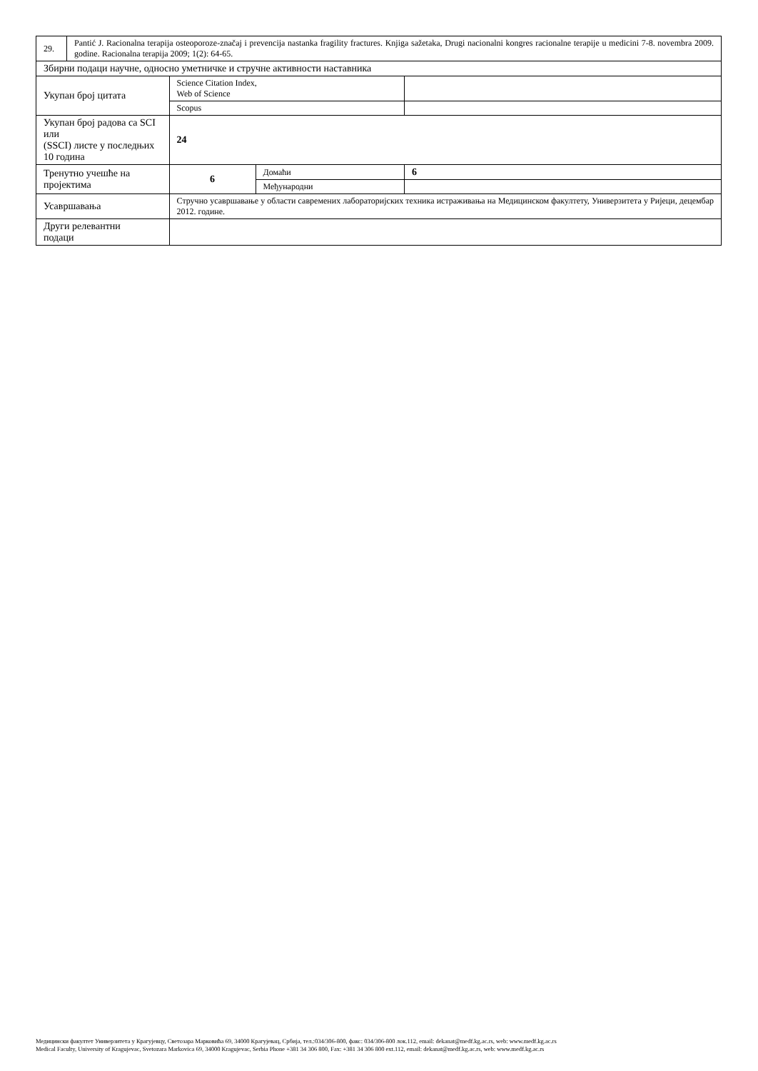| 29. | Pantić J. Racionalna terapija osteoporoze-značaj i prevencija nastanka fragility fractures. Knjiga sažetaka, Drugi nacionalni kongres racionalne terapije u medicini 7-8. novembra 2009. godine. Racionalna terapija 2009; 1(2): 64-65. | | | | |
| Збирни подаци научне, односно уметничке и стручне активности наставника | | | | | |
| Укупан број цитата | | | Science Citation Index, Web of Science | | |
| | | | Scopus | | |
| Укупан број радова са SCI или (SSCI) листе у последњих 10 година | | | 24 | | |
| Тренутно учешће на пројектима | | | 6 | Домаћи | 6 |
| | | | | Међународни | |
| Усавршавања | | Стручно усавршавање у области савремених лабораторијских техника истраживања на Медицинском факултету, Универзитета у Ријеци, децембар 2012. године. | | | |
| Други релевантни подаци | | | | | |
Медицински факултет Универзитета у Крагујевцу, Светозара Марковића 69, 34000 Крагујевац, Србија, тел.:034/306-800, факс: 034/306-800 лок.112, email: dekanat@medf.kg.ac.rs, web: www.medf.kg.ac.rs
Medical Faculty, University of Kragujevac, Svetozara Markovica 69, 34000 Kragujevac, Serbia Phone +381 34 306 800, Fax: +381 34 306 800 ext.112, email: dekanat@medf.kg.ac.rs, web: www.medf.kg.ac.rs